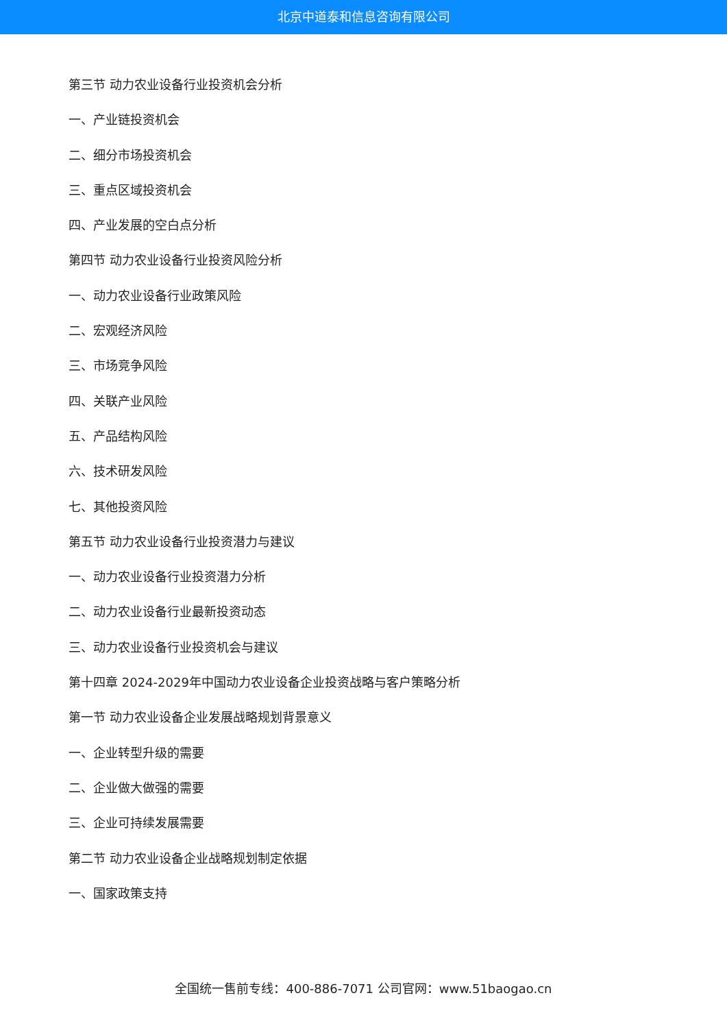北京中道泰和信息咨询有限公司
第三节 动力农业设备行业投资机会分析
一、产业链投资机会
二、细分市场投资机会
三、重点区域投资机会
四、产业发展的空白点分析
第四节 动力农业设备行业投资风险分析
一、动力农业设备行业政策风险
二、宏观经济风险
三、市场竞争风险
四、关联产业风险
五、产品结构风险
六、技术研发风险
七、其他投资风险
第五节 动力农业设备行业投资潜力与建议
一、动力农业设备行业投资潜力分析
二、动力农业设备行业最新投资动态
三、动力农业设备行业投资机会与建议
第十四章 2024-2029年中国动力农业设备企业投资战略与客户策略分析
第一节 动力农业设备企业发展战略规划背景意义
一、企业转型升级的需要
二、企业做大做强的需要
三、企业可持续发展需要
第二节 动力农业设备企业战略规划制定依据
一、国家政策支持
全国统一售前专线：400-886-7071 公司官网：www.51baogao.cn